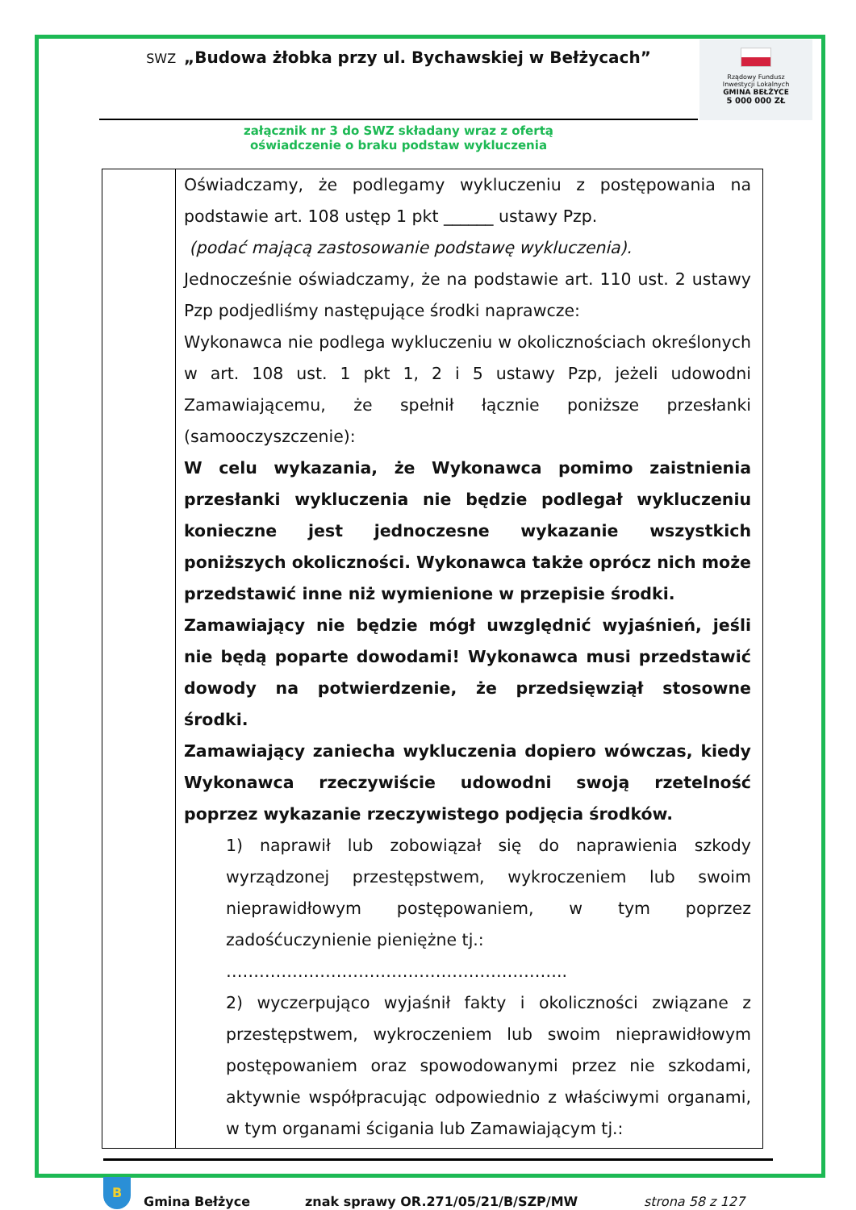SWZ „Budowa żłobka przy ul. Bychawskiej w Bełżycach”
Rządowy Fundusz
Inwestycji Lokalnych
GMINA BEŁŻYCE
5 000 000 ZŁ
załącznik nr 3 do SWZ składany wraz z ofertą
oświadczenie o braku podstaw wykluczenia
| | Oświadczamy, że podlegamy wykluczeniu z postępowania na podstawie art. 108 ustęp 1 pkt ______ ustawy Pzp. (podać mającą zastosowanie podstawę wykluczenia). Jednocześnie oświadczamy, że na podstawie art. 110 ust. 2 ustawy Pzp podjedliśmy następujące środki naprawcze: Wykonawca nie podlega wykluczeniu w okolicznościach określonych w art. 108 ust. 1 pkt 1, 2 i 5 ustawy Pzp, jeżeli udowodni Zamawiającemu, że spełnił łącznie poniższe przesłanki (samooczyszczenie): W celu wykazania, że Wykonawca pomimo zaistnienia przesłanki wykluczenia nie będzie podlegał wykluczeniu konieczne jest jednoczesne wykazanie wszystkich poniższych okoliczności. Wykonawca także oprócz nich może przedstawić inne niż wymienione w przepisie środki. Zamawiający nie będzie mógł uwzględnić wyjaśnień, jeśli nie będą poparte dowodami! Wykonawca musi przedstawić dowody na potwierdzenie, że przedsięwziął stosowne środki. Zamawiający zaniecha wykluczenia dopiero wówczas, kiedy Wykonawca rzeczywiście udowodni swoją rzetelność poprzez wykazanie rzeczywistego podjęcia środków. 1) naprawił lub zobowiązał się do naprawienia szkody wyrządzonej przestępstwem, wykroczeniem lub swoim nieprawidłowym postępowaniem, w tym poprzez zadośćuczynienie pieniężne tj.: …………………………………………………….. 2) wyczerpująco wyjaśnił fakty i okoliczności związane z przestępstwem, wykroczeniem lub swoim nieprawidłowym postępowaniem oraz spowodowanymi przez nie szkodami, aktywnie współpracując odpowiednio z właściwymi organami, w tym organami ścigania lub Zamawiającym tj.: |
B
Gmina Bełżyce znak sprawy OR.271/05/21/B/SZP/MW strona 58 z 127